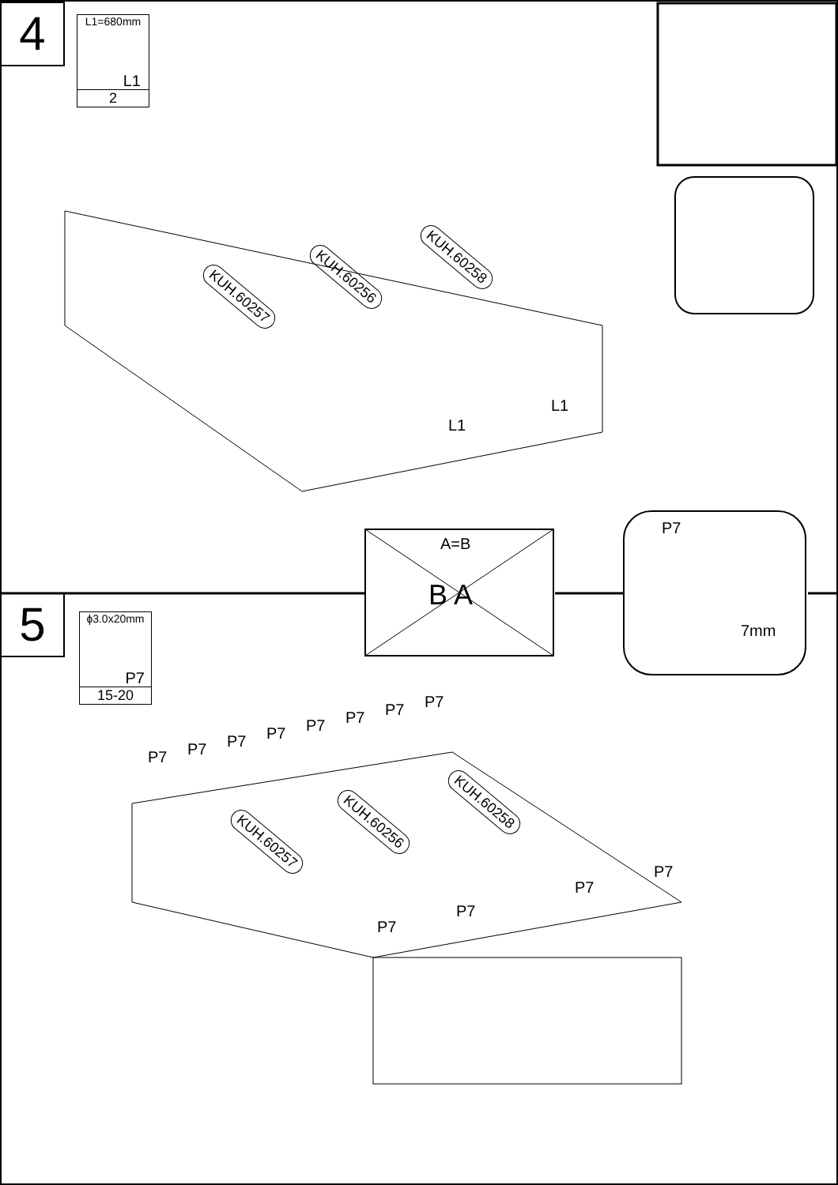4
L1=680mm
L1
2
KUH.60257
KUH.60256
KUH.60258
L1
L1
A=B
B A
P7
7mm
5
ɸ3.0x20mm
P7
15-20
P7 P7 P7 P7 P7 P7 P7 P7
KUH.60257
KUH.60256
KUH.60258
P7
P7
P7
P7